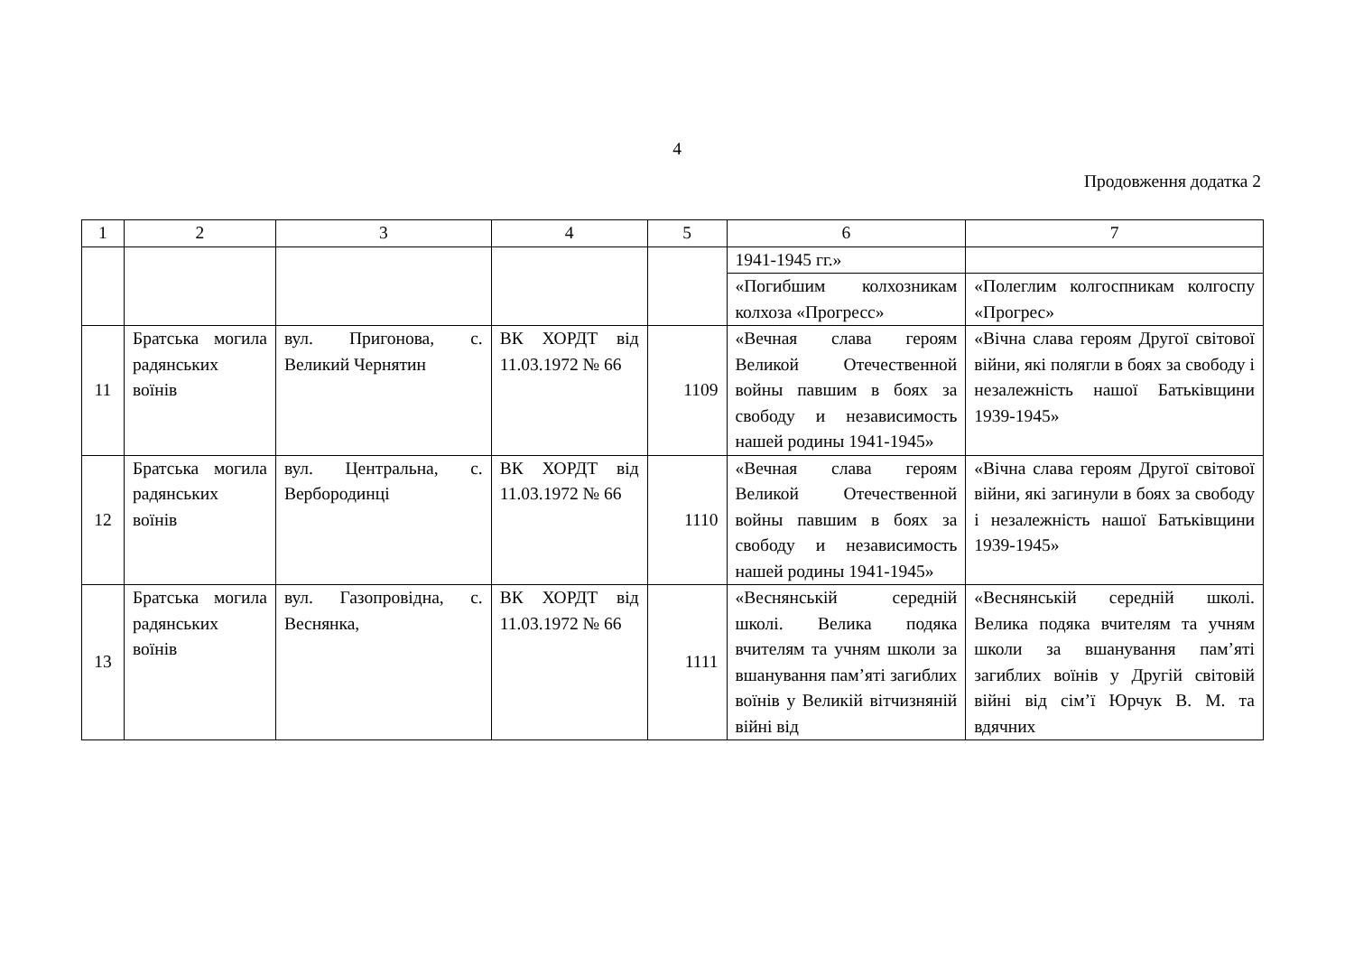4
Продовження додатка 2
| 1 | 2 | 3 | 4 | 5 | 6 | 7 |
| | | | | | 1941-1945 гг.» | |
| | | | | | «Погибшим колхозникам колхоза «Прогресс» | «Полеглим колгоспникам колгоспу «Прогрес» |
| 11 | Братська могила радянських воїнів | вул. Пригонова, с. Великий Чернятин | ВК ХОРДТ від 11.03.1972 № 66 | 1109 | «Вечная слава героям Великой Отечественной войны павшим в боях за свободу и независимость нашей родины 1941-1945» | «Вічна слава героям Другої світової війни, які полягли в боях за свободу і незалежність нашої Батьківщини 1939-1945» |
| 12 | Братська могила радянських воїнів | вул. Центральна, с. Вербородинці | ВК ХОРДТ від 11.03.1972 № 66 | 1110 | «Вечная слава героям Великой Отечественной войны павшим в боях за свободу и независимость нашей родины 1941-1945» | «Вічна слава героям Другої світової війни, які загинули в боях за свободу і незалежність нашої Батьківщини 1939-1945» |
| 13 | Братська могила радянських воїнів | вул. Газопровідна, с. Веснянка, | ВК ХОРДТ від 11.03.1972 № 66 | 1111 | «Веснянській середній школі. Велика подяка вчителям та учням школи за вшанування пам’яті загиблих воїнів у Великій вітчизняній війні від | «Веснянській середній школі. Велика подяка вчителям та учням школи за вшанування пам’яті загиблих воїнів у Другій світовій війні від сім’ї Юрчук В. М. та вдячних |